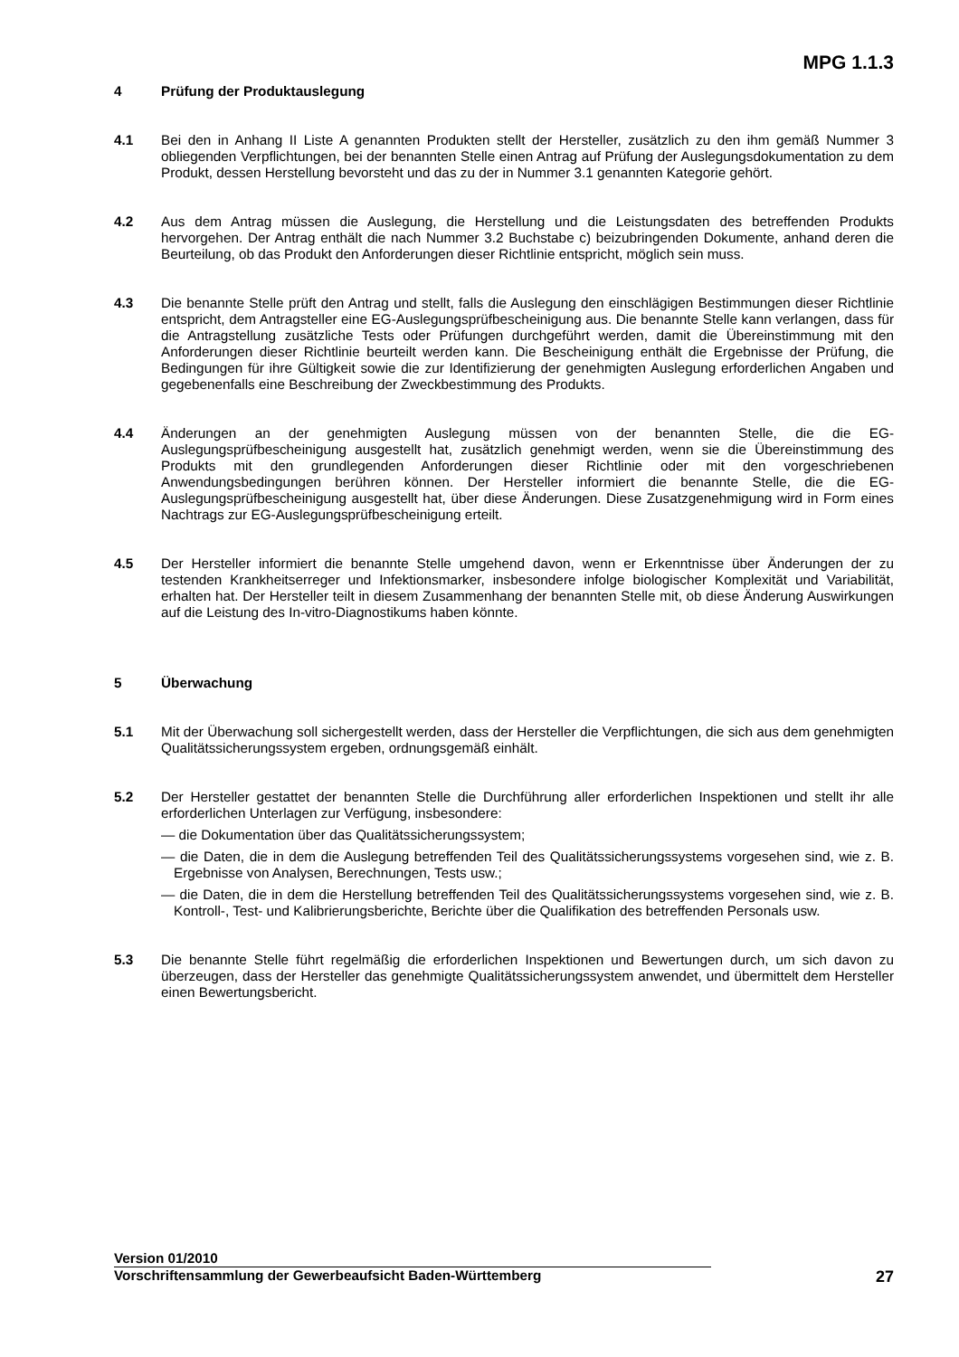MPG 1.1.3
4 Prüfung der Produktauslegung
4.1 Bei den in Anhang II Liste A genannten Produkten stellt der Hersteller, zusätzlich zu den ihm gemäß Nummer 3 obliegenden Verpflichtungen, bei der benannten Stelle einen Antrag auf Prüfung der Auslegungsdokumentation zu dem Produkt, dessen Herstellung bevorsteht und das zu der in Nummer 3.1 genannten Kategorie gehört.
4.2 Aus dem Antrag müssen die Auslegung, die Herstellung und die Leistungsdaten des betreffenden Produkts hervorgehen. Der Antrag enthält die nach Nummer 3.2 Buchstabe c) beizubringenden Dokumente, anhand deren die Beurteilung, ob das Produkt den Anforderungen dieser Richtlinie entspricht, möglich sein muss.
4.3 Die benannte Stelle prüft den Antrag und stellt, falls die Auslegung den einschlägigen Bestimmungen dieser Richtlinie entspricht, dem Antragsteller eine EG-Auslegungsprüfbescheinigung aus. Die benannte Stelle kann verlangen, dass für die Antragstellung zusätzliche Tests oder Prüfungen durchgeführt werden, damit die Übereinstimmung mit den Anforderungen dieser Richtlinie beurteilt werden kann. Die Bescheinigung enthält die Ergebnisse der Prüfung, die Bedingungen für ihre Gültigkeit sowie die zur Identifizierung der genehmigten Auslegung erforderlichen Angaben und gegebenenfalls eine Beschreibung der Zweckbestimmung des Produkts.
4.4 Änderungen an der genehmigten Auslegung müssen von der benannten Stelle, die die EG-Auslegungsprüfbescheinigung ausgestellt hat, zusätzlich genehmigt werden, wenn sie die Übereinstimmung des Produkts mit den grundlegenden Anforderungen dieser Richtlinie oder mit den vorgeschriebenen Anwendungsbedingungen berühren können. Der Hersteller informiert die benannte Stelle, die die EG-Auslegungsprüfbescheinigung ausgestellt hat, über diese Änderungen. Diese Zusatzgenehmigung wird in Form eines Nachtrags zur EG-Auslegungsprüfbescheinigung erteilt.
4.5 Der Hersteller informiert die benannte Stelle umgehend davon, wenn er Erkenntnisse über Änderungen der zu testenden Krankheitserreger und Infektionsmarker, insbesondere infolge biologischer Komplexität und Variabilität, erhalten hat. Der Hersteller teilt in diesem Zusammenhang der benannten Stelle mit, ob diese Änderung Auswirkungen auf die Leistung des In-vitro-Diagnostikums haben könnte.
5 Überwachung
5.1 Mit der Überwachung soll sichergestellt werden, dass der Hersteller die Verpflichtungen, die sich aus dem genehmigten Qualitätssicherungssystem ergeben, ordnungsgemäß einhält.
5.2 Der Hersteller gestattet der benannten Stelle die Durchführung aller erforderlichen Inspektionen und stellt ihr alle erforderlichen Unterlagen zur Verfügung, insbesondere:
— die Dokumentation über das Qualitätssicherungssystem;
— die Daten, die in dem die Auslegung betreffenden Teil des Qualitätssicherungssystems vorgesehen sind, wie z. B. Ergebnisse von Analysen, Berechnungen, Tests usw.;
— die Daten, die in dem die Herstellung betreffenden Teil des Qualitätssicherungssystems vorgesehen sind, wie z. B. Kontroll-, Test- und Kalibrierungsberichte, Berichte über die Qualifikation des betreffenden Personals usw.
5.3 Die benannte Stelle führt regelmäßig die erforderlichen Inspektionen und Bewertungen durch, um sich davon zu überzeugen, dass der Hersteller das genehmigte Qualitätssicherungssystem anwendet, und übermittelt dem Hersteller einen Bewertungsbericht.
Version 01/2010
Vorschriftensammlung der Gewerbeaufsicht Baden-Württemberg
27